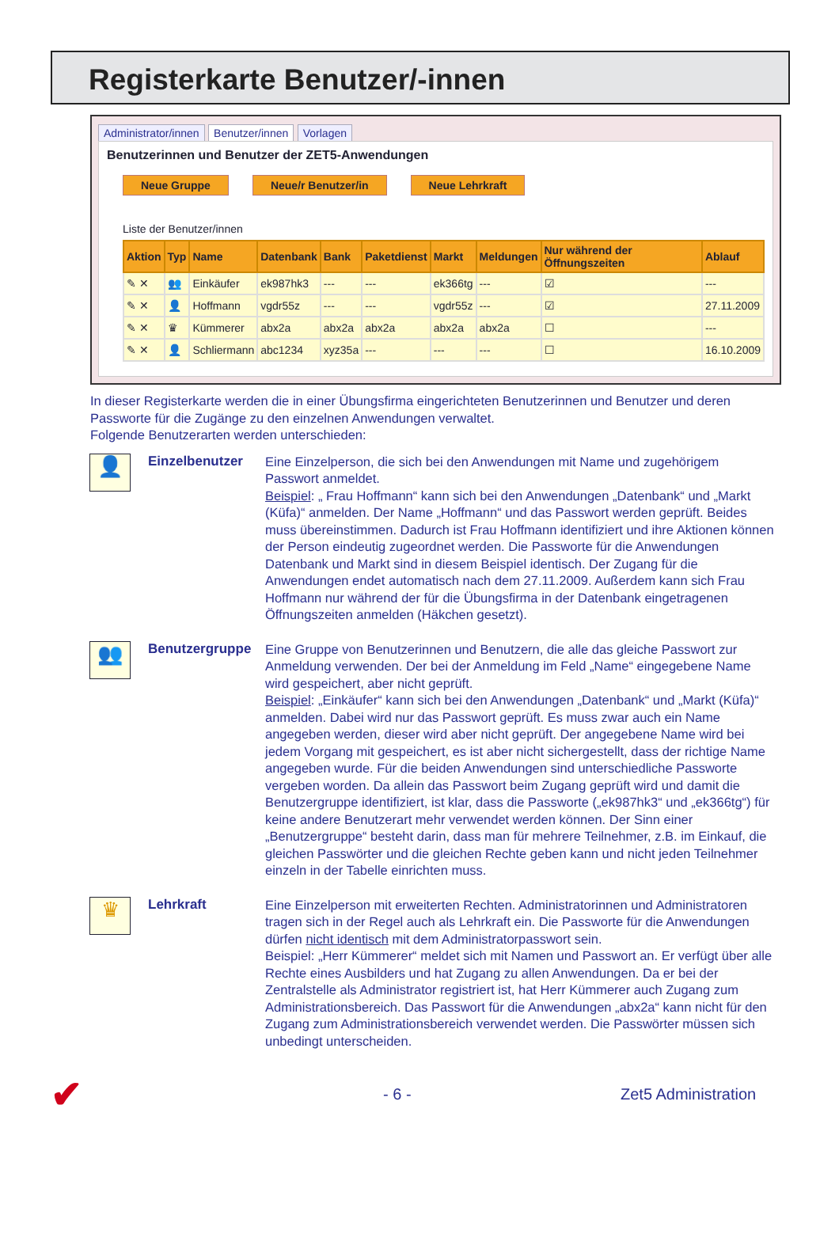Registerkarte Benutzer/-innen
Administrator/innen Benutzer/innen Vorlagen
Benutzerinnen und Benutzer der ZET5-Anwendungen
Neue Gruppe Neue/r Benutzer/in Neue Lehrkraft
Liste der Benutzer/innen
| Aktion | Typ | Name | Datenbank | Bank | Paketdienst | Markt | Meldungen | Nur während der Öffnungszeiten | Ablauf |
| --- | --- | --- | --- | --- | --- | --- | --- | --- | --- |
| ✎ ✕ | 👥 | Einkäufer | ek987hk3 | --- | --- | ek366tg | --- | ☑ | --- |
| ✎ ✕ | 👤 | Hoffmann | vgdr55z | --- | --- | vgdr55z | --- | ☑ | 27.11.2009 |
| ✎ ✕ | ♛ | Kümmerer | abx2a | abx2a | abx2a | abx2a | abx2a | ☐ | --- |
| ✎ ✕ | 👤 | Schliermann | abc1234 | xyz35a | --- | --- | --- | ☐ | 16.10.2009 |
In dieser Registerkarte werden die in einer Übungsfirma eingerichteten Benutzerinnen und Benutzer und deren Passworte für die Zugänge zu den einzelnen Anwendungen verwaltet.
Folgende Benutzerarten werden unterschieden:
👤
Einzelbenutzer
Eine Einzelperson, die sich bei den Anwendungen mit Name und zugehörigem Passwort anmeldet.
Beispiel: „ Frau Hoffmann“ kann sich bei den Anwendungen „Datenbank“ und „Markt (Küfa)“ anmelden. Der Name „Hoffmann“ und das Passwort werden ge­prüft. Beides muss übereinstimmen. Dadurch ist Frau Hoffmann identifiziert und ihre Aktionen können der Person eindeutig zugeordnet werden. Die Passworte für die Anwendungen Datenbank und Markt sind in diesem Beispiel identisch. Der Zugang für die Anwendungen endet automatisch nach dem 27.11.2009. Außerdem kann sich Frau Hoffmann nur während der für die Übungsfirma in der Datenbank eingetragenen Öffnungszeiten anmelden (Häkchen gesetzt).
👥
Benutzergruppe
Eine Gruppe von Benutzerinnen und Benutzern, die alle das gleiche Passwort zur Anmeldung verwenden. Der bei der Anmeldung im Feld „Name“ eingegebene Name wird gespeichert, aber nicht geprüft.
Beispiel: „Einkäufer“ kann sich bei den Anwendungen „Datenbank“ und „Markt (Küfa)“ anmelden. Dabei wird nur das Passwort geprüft. Es muss zwar auch ein Name angegeben werden, dieser wird aber nicht geprüft. Der angegebene Name wird bei jedem Vorgang mit gespeichert, es ist aber nicht sichergestellt, dass der richtige Name angegeben wurde. Für die beiden Anwendungen sind unterschied­liche Passworte vergeben worden. Da allein das Passwort beim Zugang geprüft wird und damit die Benutzergruppe identifiziert, ist klar, dass die Passworte („ek987hk3“ und „ek366tg“) für keine andere Benutzerart mehr verwendet werden können. Der Sinn einer „Benutzergruppe“ besteht darin, dass man für mehrere Teilnehmer, z.B. im Einkauf, die gleichen Passwörter und die gleichen Rechte geben kann und nicht jeden Teilnehmer einzeln in der Tabelle einrichten muss.
♛
Lehrkraft
Eine Einzelperson mit erweiterten Rechten. Administratorinnen und Administrato­ren tragen sich in der Regel auch als Lehrkraft ein. Die Passworte für die Anwen­dungen dürfen nicht identisch mit dem Administratorpasswort sein.
Beispiel: „Herr Kümmerer“ meldet sich mit Namen und Passwort an. Er verfügt über alle Rechte eines Ausbilders und hat Zugang zu allen Anwendungen. Da er bei der Zentralstelle als Administrator registriert ist, hat Herr Kümmerer auch Zugang zum Administrationsbereich. Das Passwort für die Anwendungen „abx2a“ kann nicht für den Zugang zum Administrationsbereich verwendet werden. Die Passwörter müssen sich unbedingt unterscheiden.
✔ - 6 - Zet5 Administration